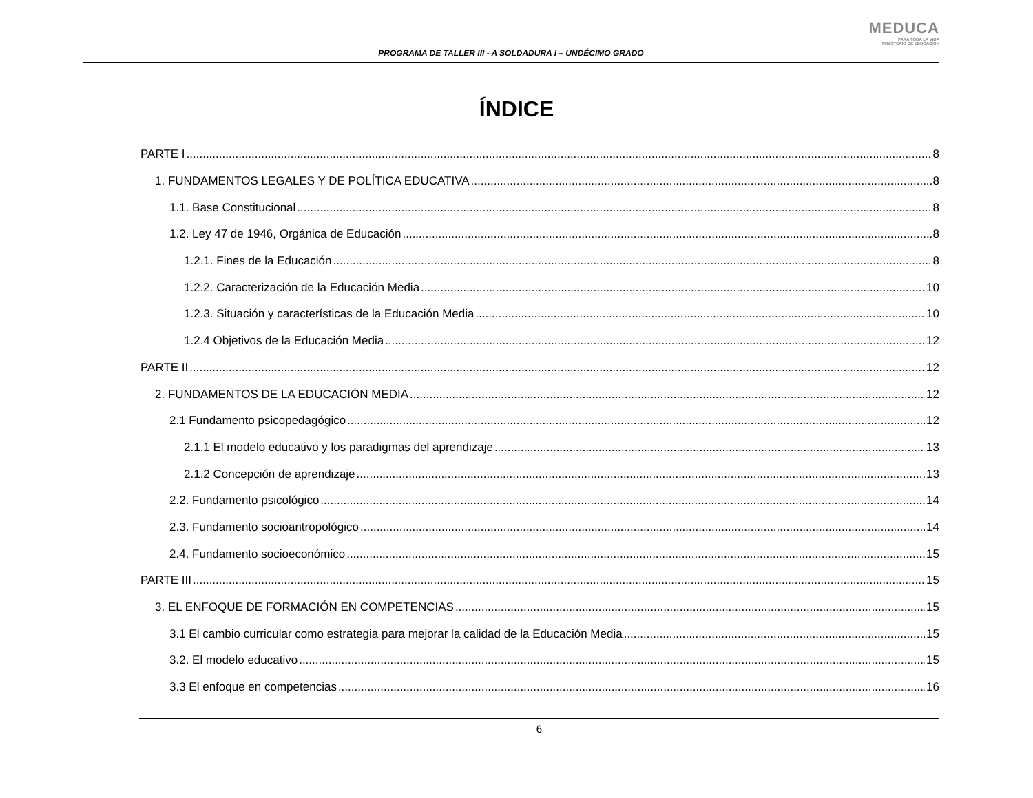PROGRAMA DE TALLER III - A SOLDADURA I – UNDÉCIMO GRADO
MEDUCA
PARA TODA LA VIDA
MINISTERIO DE EDUCACIÓN
ÍNDICE
PARTE I 8
1. FUNDAMENTOS LEGALES Y DE POLÍTICA EDUCATIVA 8
1.1. Base Constitucional 8
1.2. Ley 47 de 1946, Orgánica de Educación 8
1.2.1. Fines de la Educación 8
1.2.2. Caracterización de la Educación Media 10
1.2.3. Situación y características de la Educación Media 10
1.2.4 Objetivos de la Educación Media 12
PARTE II 12
2. FUNDAMENTOS DE LA EDUCACIÓN MEDIA 12
2.1 Fundamento psicopedagógico 12
2.1.1 El modelo educativo y los paradigmas del aprendizaje 13
2.1.2 Concepción de aprendizaje 13
2.2. Fundamento psicológico 14
2.3. Fundamento socioantropológico 14
2.4. Fundamento socioeconómico 15
PARTE III 15
3. EL ENFOQUE DE FORMACIÓN EN COMPETENCIAS 15
3.1 El cambio curricular como estrategia para mejorar la calidad de la Educación Media 15
3.2. El modelo educativo 15
3.3 El enfoque en competencias 16
6